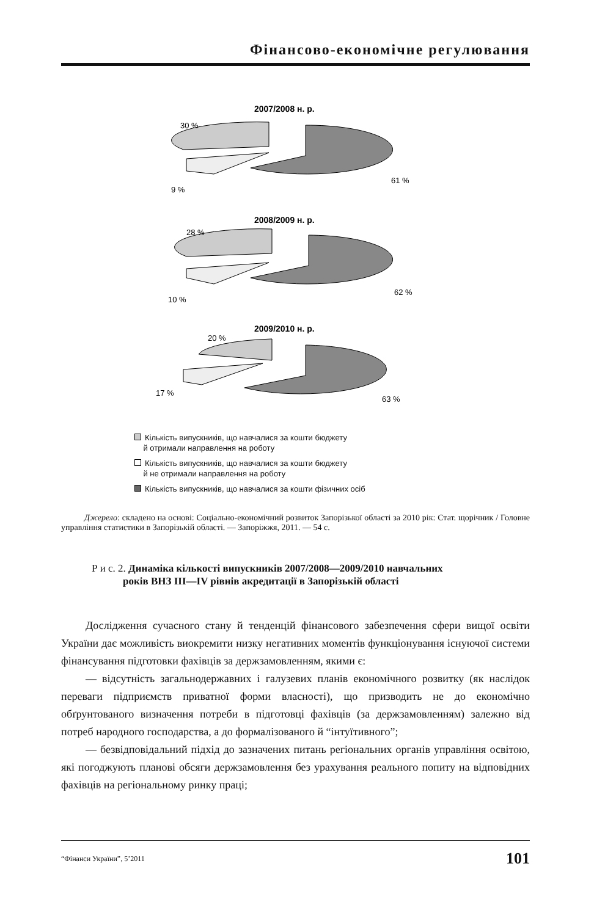Фінансово-економічне регулювання
2007/2008 н. р.
30 %
9 %
61 %
2008/2009 н. р.
28 %
10 %
62 %
2009/2010 н. р.
20 %
17 %
63 %
Кількість випускників, що навчалися за кошти бюджету
й отримали направлення на роботу
Кількість випускників, що навчалися за кошти бюджету
й не отримали направлення на роботу
Кількість випускників, що навчалися за кошти фізичних осіб
Джерело: складено на основі: Соціально-економічний розвиток Запорізької області за 2010 рік: Стат. щорічник / Головне управління статистики в Запорізькій області. — Запоріжжя, 2011. — 54 с.
Р и с. 2. Динаміка кількості випускників 2007/2008—2009/2010 навчальних
років ВНЗ ІІІ—ІV рівнів акредитації в Запорізькій області
Дослідження сучасного стану й тенденцій фінансового забезпечення сфери вищої освіти України дає можливість виокремити низку негативних моментів функціонування існуючої системи фінансування підготовки фахівців за держзамовленням, якими є:
— відсутність загальнодержавних і галузевих планів економічного розвитку (як наслідок переваги підприємств приватної форми власності), що призводить не до економічно обґрунтованого визначення потреби в підготовці фахівців (за держзамовленням) залежно від потреб народного господарства, а до формалізованого й “інтуїтивного”;
— безвідповідальний підхід до зазначених питань регіональних органів управління освітою, які погоджують планові обсяги держзамовлення без урахування реального попиту на відповідних фахівців на регіональному ринку праці;
“Фінанси України”, 5’2011 101